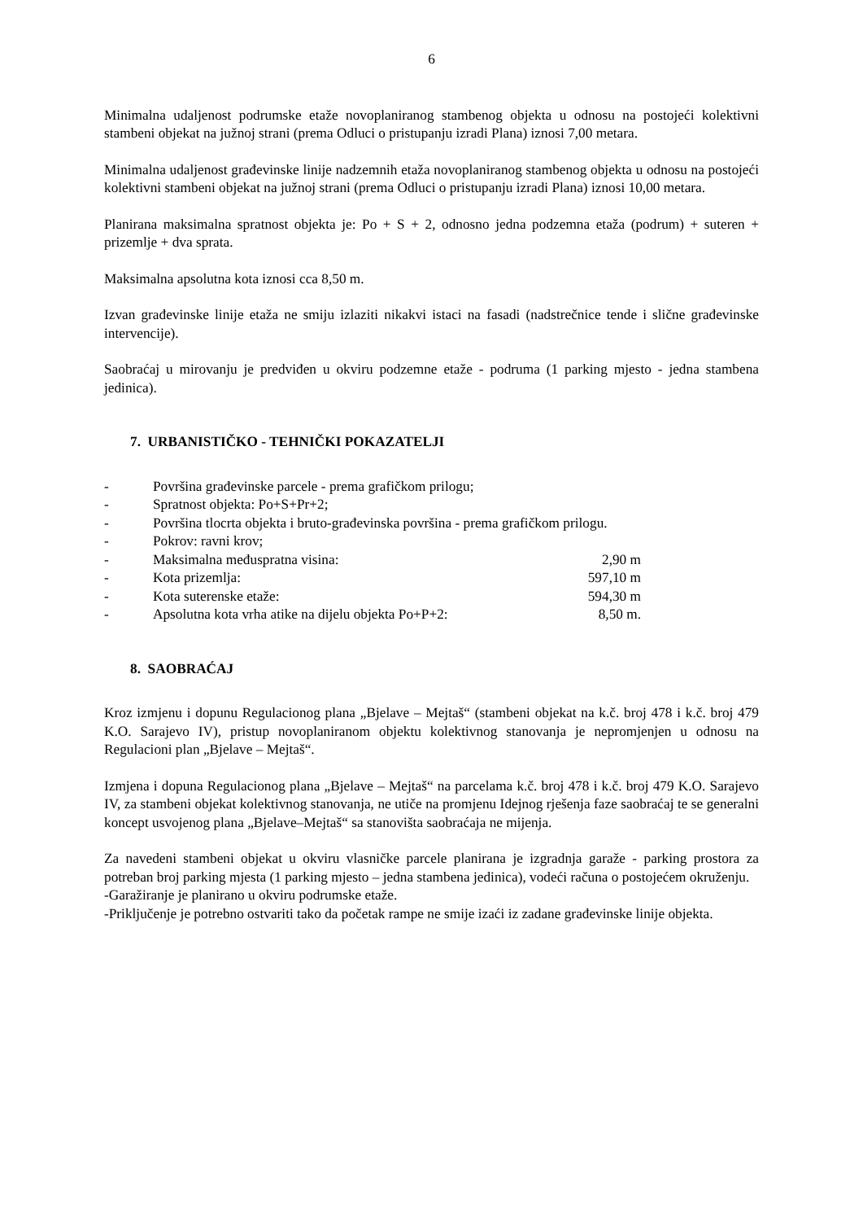6
Minimalna udaljenost podrumske etaže novoplaniranog stambenog objekta u odnosu na postojeći kolektivni stambeni objekat na južnoj strani (prema Odluci o pristupanju izradi Plana) iznosi 7,00 metara.
Minimalna udaljenost građevinske linije nadzemnih etaža novoplaniranog stambenog objekta u odnosu na postojeći kolektivni stambeni objekat na južnoj strani (prema Odluci o pristupanju izradi Plana) iznosi 10,00 metara.
Planirana maksimalna spratnost objekta je: Po + S + 2, odnosno jedna podzemna etaža (podrum) + suteren + prizemlje + dva sprata.
Maksimalna apsolutna kota iznosi cca 8,50 m.
Izvan građevinske linije etaža ne smiju izlaziti nikakvi istaci na fasadi (nadstrečnice tende i slične građevinske intervencije).
Saobraćaj u mirovanju je predviđen u okviru podzemne etaže - podruma (1 parking mjesto - jedna stambena jedinica).
7. URBANISTIČKO - TEHNIČKI POKAZATELJI
- Površina građevinske parcele - prema grafičkom prilogu;
- Spratnost objekta: Po+S+Pr+2;
- Površina tlocrta objekta i bruto-građevinska površina - prema grafičkom prilogu.
- Pokrov: ravni krov;
- Maksimalna međuspratna visina: 2,90 m
- Kota prizemlja: 597,10 m
- Kota suterenske etaže: 594,30 m
- Apsolutna kota vrha atike na dijelu objekta Po+P+2: 8,50 m.
8. SAOBRAĆAJ
Kroz izmjenu i dopunu Regulacionog plana „Bjelave – Mejtaš“ (stambeni objekat na k.č. broj 478 i k.č. broj 479 K.O. Sarajevo IV), pristup novoplaniranom objektu kolektivnog stanovanja je nepromjenjen u odnosu na Regulacioni plan „Bjelave – Mejtaš“.
Izmjena i dopuna Regulacionog plana „Bjelave – Mejtaš“ na parcelama k.č. broj 478 i k.č. broj 479 K.O. Sarajevo IV, za stambeni objekat kolektivnog stanovanja, ne utiče na promjenu Idejnog rješenja faze saobraćaj te se generalni koncept usvojenog plana „Bjelave–Mejtaš“ sa stanovišta saobraćaja ne mijenja.
Za navedeni stambeni objekat u okviru vlasničke parcele planirana je izgradnja garaže - parking prostora za potreban broj parking mjesta (1 parking mjesto – jedna stambena jedinica), vodeći računa o postojećem okruženju.
-Garažiranje je planirano u okviru podrumske etaže.
-Priključenje je potrebno ostvariti tako da početak rampe ne smije izaći iz zadane građevinske linije objekta.